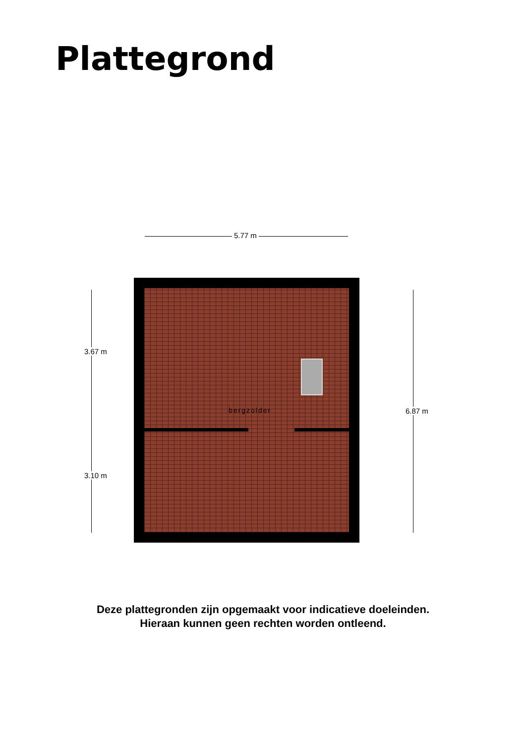Plattegrond
5.77 m
bergzolder
3.67 m
3.10 m
6.87 m
Deze plattegronden zijn opgemaakt voor indicatieve doeleinden.
Hieraan kunnen geen rechten worden ontleend.